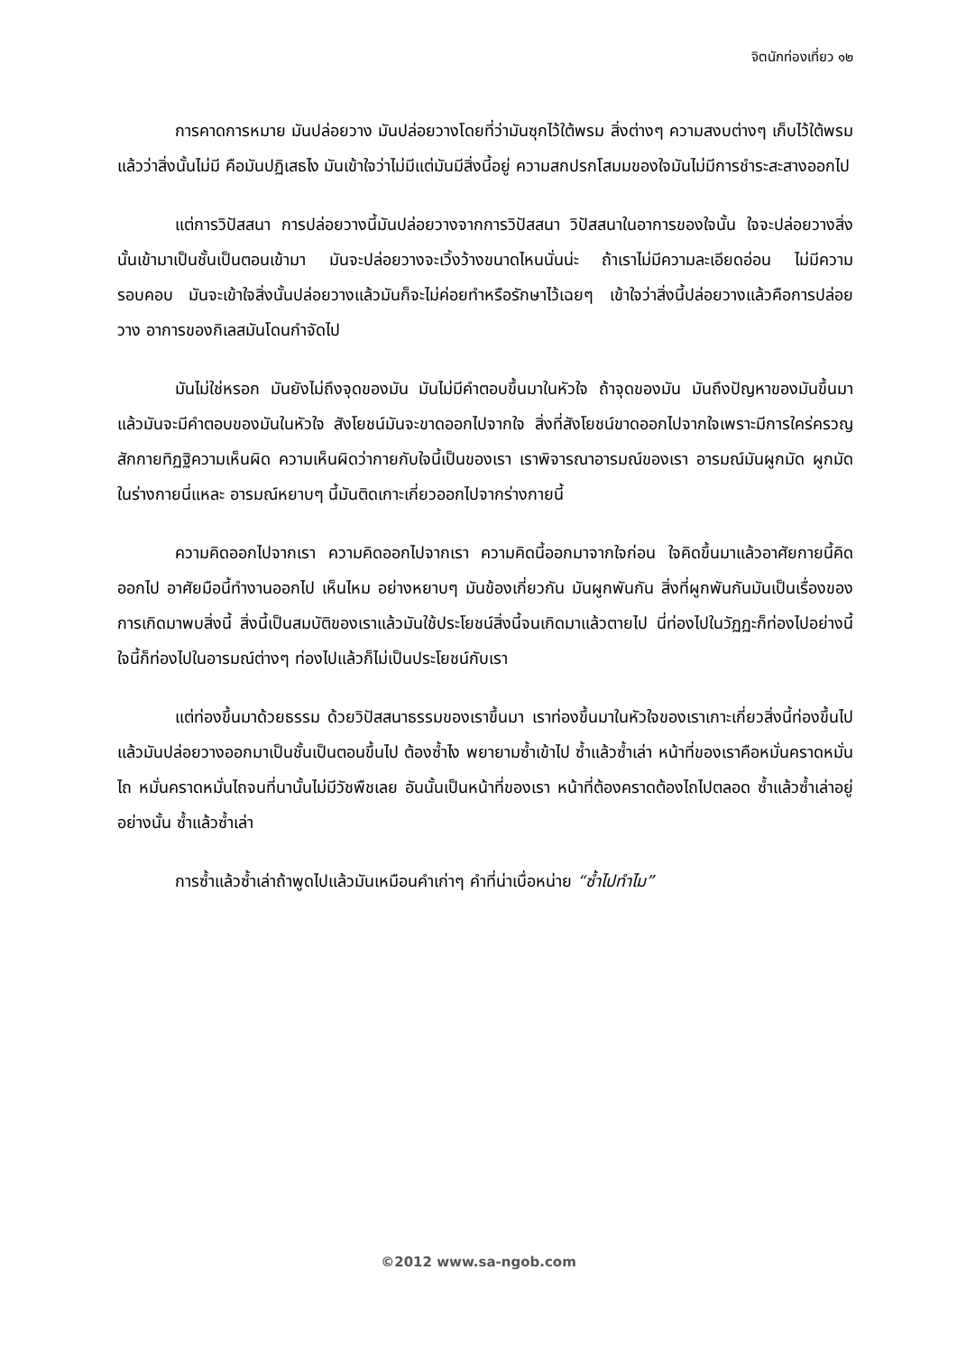จิตนักท่องเที่ยว ๑๒
การคาดการหมาย มันปล่อยวาง มันปล่อยวางโดยที่ว่ามันซุกไว้ใต้พรม สิ่งต่างๆ ความสงบต่างๆ เก็บไว้ใต้พรมแล้วว่าสิ่งนั้นไม่มี คือมันปฏิเสธไง มันเข้าใจว่าไม่มีแต่มันมีสิ่งนี้อยู่ ความสกปรกโสมมของใจมันไม่มีการชำระสะสางออกไป
แต่การวิปัสสนา การปล่อยวางนี้มันปล่อยวางจากการวิปัสสนา วิปัสสนาในอาการของใจนั้น ใจจะปล่อยวางสิ่งนั้นเข้ามาเป็นชั้นเป็นตอนเข้ามา มันจะปล่อยวางจะเวิ้งว้างขนาดไหนนั่นน่ะ ถ้าเราไม่มีความละเอียดอ่อน ไม่มีความรอบคอบ มันจะเข้าใจสิ่งนั้นปล่อยวางแล้วมันก็จะไม่ค่อยทำหรือรักษาไว้เฉยๆ เข้าใจว่าสิ่งนี้ปล่อยวางแล้วคือการปล่อยวาง อาการของกิเลสมันโดนกำจัดไป
มันไม่ใช่หรอก มันยังไม่ถึงจุดของมัน มันไม่มีคำตอบขึ้นมาในหัวใจ ถ้าจุดของมัน มันถึงปัญหาของมันขึ้นมาแล้วมันจะมีคำตอบของมันในหัวใจ สังโยชน์มันจะขาดออกไปจากใจ สิ่งที่สังโยชน์ขาดออกไปจากใจเพราะมีการใคร่ครวญ สักกายทิฏฐิความเห็นผิด ความเห็นผิดว่ากายกับใจนี้เป็นของเรา เราพิจารณาอารมณ์ของเรา อารมณ์มันผูกมัด ผูกมัดในร่างกายนี่แหละ อารมณ์หยาบๆ นี้มันติดเกาะเกี่ยวออกไปจากร่างกายนี้
ความคิดออกไปจากเรา ความคิดออกไปจากเรา ความคิดนี้ออกมาจากใจก่อน ใจคิดขึ้นมาแล้วอาศัยกายนี้คิดออกไป อาศัยมือนี้ทำงานออกไป เห็นไหม อย่างหยาบๆ มันข้องเกี่ยวกัน มันผูกพันกัน สิ่งที่ผูกพันกันมันเป็นเรื่องของการเกิดมาพบสิ่งนี้ สิ่งนี้เป็นสมบัติของเราแล้วมันใช้ประโยชน์สิ่งนี้จนเกิดมาแล้วตายไป นี่ท่องไปในวัฏฏะก็ท่องไปอย่างนี้ ใจนี้ก็ท่องไปในอารมณ์ต่างๆ ท่องไปแล้วก็ไม่เป็นประโยชน์กับเรา
แต่ท่องขึ้นมาด้วยธรรม ด้วยวิปัสสนาธรรมของเราขึ้นมา เราท่องขึ้นมาในหัวใจของเราเกาะเกี่ยวสิ่งนี้ท่องขึ้นไปแล้วมันปล่อยวางออกมาเป็นชั้นเป็นตอนขึ้นไป ต้องซ้ำไง พยายามซ้ำเข้าไป ซ้ำแล้วซ้ำเล่า หน้าที่ของเราคือหมั่นคราดหมั่นไถ หมั่นคราดหมั่นไถจนที่นานั้นไม่มีวัชพืชเลย อันนั้นเป็นหน้าที่ของเรา หน้าที่ต้องคราดต้องไถไปตลอด ซ้ำแล้วซ้ำเล่าอยู่อย่างนั้น ซ้ำแล้วซ้ำเล่า
การซ้ำแล้วซ้ำเล่าถ้าพูดไปแล้วมันเหมือนคำเก่าๆ คำที่น่าเบื่อหน่าย “ซ้ำไปทำไม”
©2012 www.sa-ngob.com